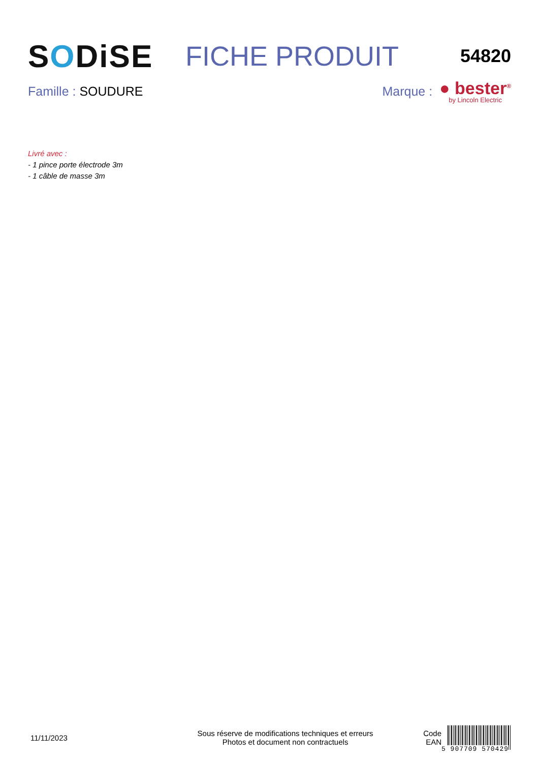SODiSE FICHE PRODUIT
54820
Famille : SOUDURE
Marque :
● bester<sup>®</sup>
by Lincoln Electric
Livré avec :
- 1 pince porte électrode 3m
- 1 câble de masse 3m
11/11/2023
Sous réserve de modifications techniques et erreurs
Photos et document non contractuels
Code
EAN
5 907709 570429